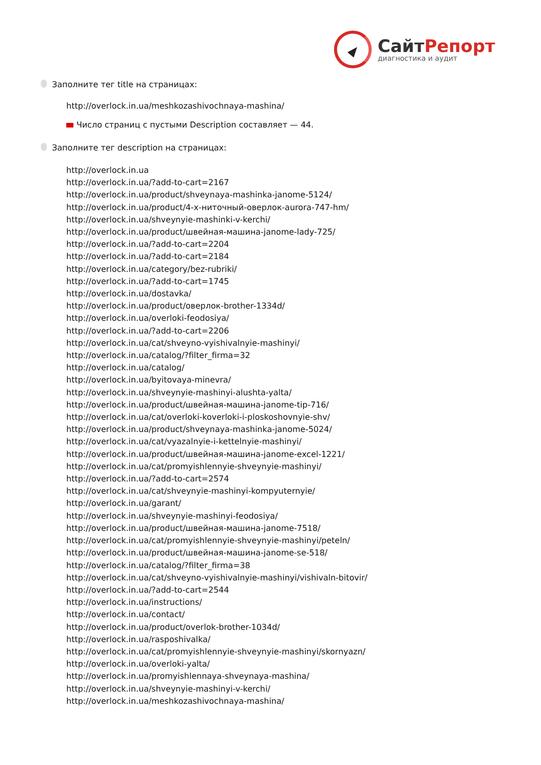СайтРепорт
диагностика и аудит
Заполните тег title на страницах:
http://overlock.in.ua/meshkozashivochnaya-mashina/
Число страниц с пустыми Description составляет — 44.
Заполните тег description на страницах:
http://overlock.in.ua
http://overlock.in.ua/?add-to-cart=2167
http://overlock.in.ua/product/shveynaya-mashinka-janome-5124/
http://overlock.in.ua/product/4-х-ниточный-оверлок-aurora-747-hm/
http://overlock.in.ua/shveynyie-mashinki-v-kerchi/
http://overlock.in.ua/product/швейная-машина-janome-lady-725/
http://overlock.in.ua/?add-to-cart=2204
http://overlock.in.ua/?add-to-cart=2184
http://overlock.in.ua/category/bez-rubriki/
http://overlock.in.ua/?add-to-cart=1745
http://overlock.in.ua/dostavka/
http://overlock.in.ua/product/оверлок-brother-1334d/
http://overlock.in.ua/overloki-feodosiya/
http://overlock.in.ua/?add-to-cart=2206
http://overlock.in.ua/cat/shveyno-vyishivalnyie-mashinyi/
http://overlock.in.ua/catalog/?filter_firma=32
http://overlock.in.ua/catalog/
http://overlock.in.ua/byitovaya-minevra/
http://overlock.in.ua/shveynyie-mashinyi-alushta-yalta/
http://overlock.in.ua/product/швейная-машина-janome-tip-716/
http://overlock.in.ua/cat/overloki-koverloki-i-ploskoshovnyie-shv/
http://overlock.in.ua/product/shveynaya-mashinka-janome-5024/
http://overlock.in.ua/cat/vyazalnyie-i-kettelnyie-mashinyi/
http://overlock.in.ua/product/швейная-машина-janome-excel-1221/
http://overlock.in.ua/cat/promyishlennyie-shveynyie-mashinyi/
http://overlock.in.ua/?add-to-cart=2574
http://overlock.in.ua/cat/shveynyie-mashinyi-kompyuternyie/
http://overlock.in.ua/garant/
http://overlock.in.ua/shveynyie-mashinyi-feodosiya/
http://overlock.in.ua/product/швейная-машина-janome-7518/
http://overlock.in.ua/cat/promyishlennyie-shveynyie-mashinyi/peteln/
http://overlock.in.ua/product/швейная-машина-janome-se-518/
http://overlock.in.ua/catalog/?filter_firma=38
http://overlock.in.ua/cat/shveyno-vyishivalnyie-mashinyi/vishivaln-bitovir/
http://overlock.in.ua/?add-to-cart=2544
http://overlock.in.ua/instructions/
http://overlock.in.ua/contact/
http://overlock.in.ua/product/overlok-brother-1034d/
http://overlock.in.ua/rasposhivalka/
http://overlock.in.ua/cat/promyishlennyie-shveynyie-mashinyi/skornyazn/
http://overlock.in.ua/overloki-yalta/
http://overlock.in.ua/promyishlennaya-shveynaya-mashina/
http://overlock.in.ua/shveynyie-mashinyi-v-kerchi/
http://overlock.in.ua/meshkozashivochnaya-mashina/